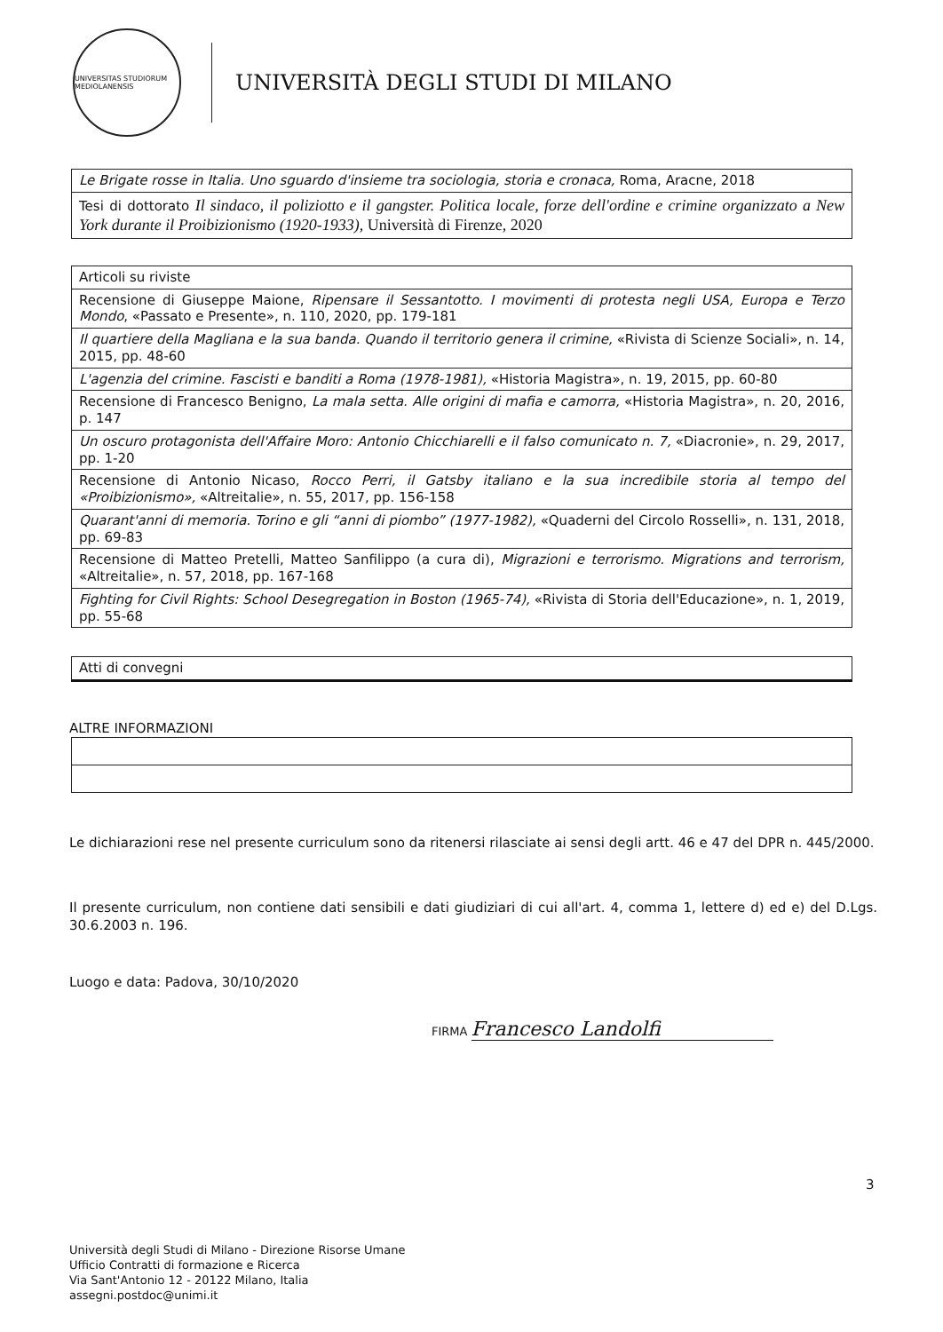UNIVERSITAS STUDIORUM MEDIOLANENSIS
UNIVERSITÀ DEGLI STUDI DI MILANO
| Le Brigate rosse in Italia. Uno sguardo d'insieme tra sociologia, storia e cronaca, Roma, Aracne, 2018 |
| Tesi di dottorato Il sindaco, il poliziotto e il gangster. Politica locale, forze dell'ordine e crimine organizzato a New York durante il Proibizionismo (1920-1933), Università di Firenze, 2020 |
| Articoli su riviste |
| Recensione di Giuseppe Maione, Ripensare il Sessantotto. I movimenti di protesta negli USA, Europa e Terzo Mondo , «Passato e Presente», n. 110, 2020, pp. 179-181 |
| Il quartiere della Magliana e la sua banda. Quando il territorio genera il crimine, «Rivista di Scienze Sociali», n. 14, 2015, pp. 48-60 |
| L'agenzia del crimine. Fascisti e banditi a Roma (1978-1981), «Historia Magistra», n. 19, 2015, pp. 60-80 |
| Recensione di Francesco Benigno, La mala setta. Alle origini di mafia e camorra, «Historia Magistra», n. 20, 2016, p. 147 |
| Un oscuro protagonista dell'Affaire Moro: Antonio Chicchiarelli e il falso comunicato n. 7, «Diacronie», n. 29, 2017, pp. 1-20 |
| Recensione di Antonio Nicaso, Rocco Perri, il Gatsby italiano e la sua incredibile storia al tempo del «Proibizionismo», «Altreitalie», n. 55, 2017, pp. 156-158 |
| Quarant'anni di memoria. Torino e gli “anni di piombo” (1977-1982), «Quaderni del Circolo Rosselli», n. 131, 2018, pp. 69-83 |
| Recensione di Matteo Pretelli, Matteo Sanfilippo (a cura di), Migrazioni e terrorismo. Migrations and terrorism, «Altreitalie», n. 57, 2018, pp. 167-168 |
| Fighting for Civil Rights: School Desegregation in Boston (1965-74), «Rivista di Storia dell'Educazione», n. 1, 2019, pp. 55-68 |
| Atti di convegni |
ALTRE INFORMAZIONI
Le dichiarazioni rese nel presente curriculum sono da ritenersi rilasciate ai sensi degli artt. 46 e 47 del DPR n. 445/2000.
Il presente curriculum, non contiene dati sensibili e dati giudiziari di cui all'art. 4, comma 1, lettere d) ed e) del D.Lgs. 30.6.2003 n. 196.
Luogo e data: Padova, 30/10/2020
FIRMA Francesco Landolfi
3
Università degli Studi di Milano - Direzione Risorse Umane
Ufficio Contratti di formazione e Ricerca
Via Sant'Antonio 12 - 20122 Milano, Italia
assegni.postdoc@unimi.it